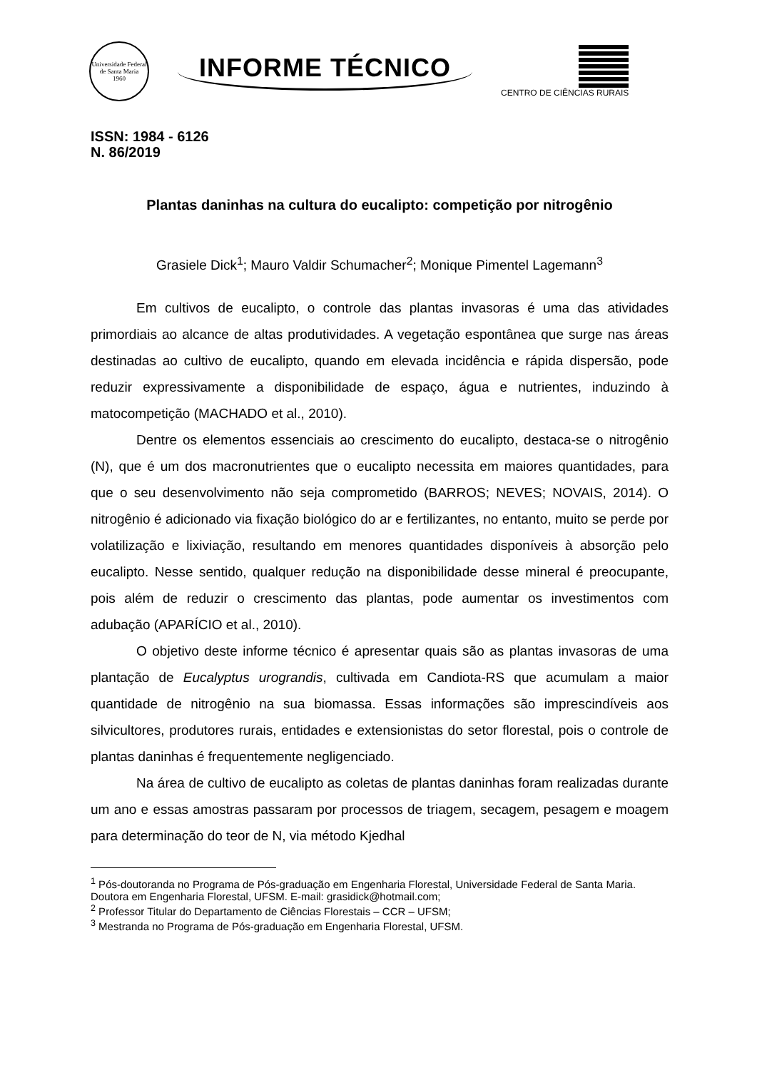Universidade Federal de Santa Maria
1960
INFORME TÉCNICO
CENTRO DE CIÊNCIAS RURAIS
ISSN: 1984 - 6126
N. 86/2019
Plantas daninhas na cultura do eucalipto: competição por nitrogênio
Grasiele Dick<sup>1</sup>; Mauro Valdir Schumacher<sup>2</sup>; Monique Pimentel Lagemann<sup>3</sup>
Em cultivos de eucalipto, o controle das plantas invasoras é uma das atividades primordiais ao alcance de altas produtividades. A vegetação espontânea que surge nas áreas destinadas ao cultivo de eucalipto, quando em elevada incidência e rápida dispersão, pode reduzir expressivamente a disponibilidade de espaço, água e nutrientes, induzindo à matocompetição (MACHADO et al., 2010).
Dentre os elementos essenciais ao crescimento do eucalipto, destaca-se o nitrogênio (N), que é um dos macronutrientes que o eucalipto necessita em maiores quantidades, para que o seu desenvolvimento não seja comprometido (BARROS; NEVES; NOVAIS, 2014). O nitrogênio é adicionado via fixação biológico do ar e fertilizantes, no entanto, muito se perde por volatilização e lixiviação, resultando em menores quantidades disponíveis à absorção pelo eucalipto. Nesse sentido, qualquer redução na disponibilidade desse mineral é preocupante, pois além de reduzir o crescimento das plantas, pode aumentar os investimentos com adubação (APARÍCIO et al., 2010).
O objetivo deste informe técnico é apresentar quais são as plantas invasoras de uma plantação de Eucalyptus urograndis, cultivada em Candiota-RS que acumulam a maior quantidade de nitrogênio na sua biomassa. Essas informações são imprescindíveis aos silvicultores, produtores rurais, entidades e extensionistas do setor florestal, pois o controle de plantas daninhas é frequentemente negligenciado.
Na área de cultivo de eucalipto as coletas de plantas daninhas foram realizadas durante um ano e essas amostras passaram por processos de triagem, secagem, pesagem e moagem para determinação do teor de N, via método Kjedhal
<sup>1</sup> Pós-doutoranda no Programa de Pós-graduação em Engenharia Florestal, Universidade Federal de Santa Maria. Doutora em Engenharia Florestal, UFSM. E-mail: grasidick@hotmail.com;
<sup>2</sup> Professor Titular do Departamento de Ciências Florestais – CCR – UFSM;
<sup>3</sup> Mestranda no Programa de Pós-graduação em Engenharia Florestal, UFSM.